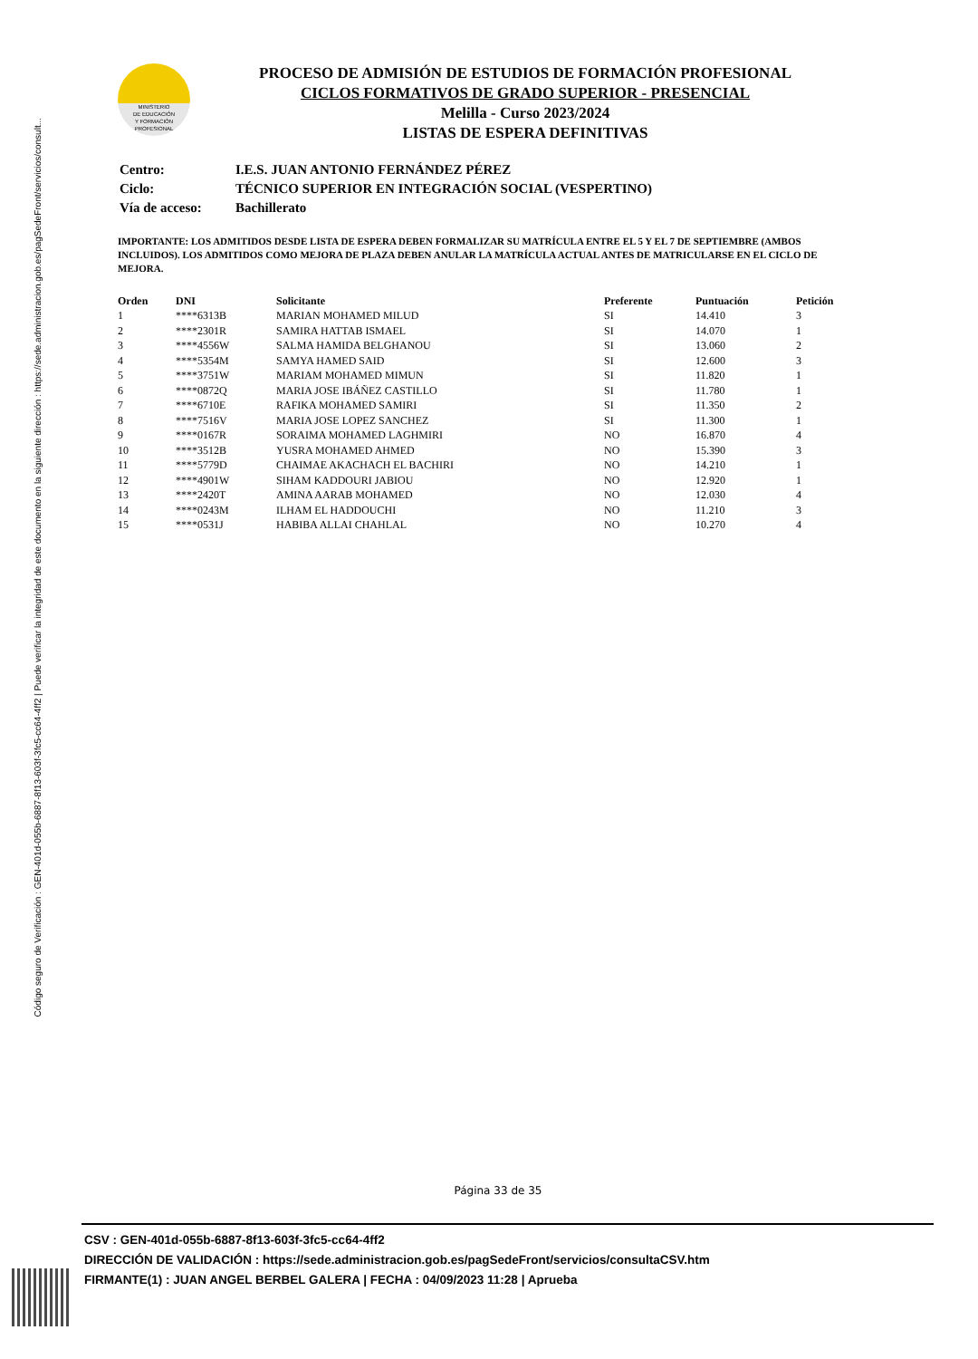Código seguro de Verificación : GEN-401d-055b-6887-8f13-603f-3fc5-cc64-4ff2 | Puede verificar la integridad de este documento en la siguiente dirección : https://sede.administracion.gob.es/pagSedeFront/servicios/consult...
MINISTERIO
DE EDUCACIÓN
Y FORMACIÓN
PROFESIONAL
PROCESO DE ADMISIÓN DE ESTUDIOS DE FORMACIÓN PROFESIONAL
CICLOS FORMATIVOS DE GRADO SUPERIOR - PRESENCIAL
Melilla - Curso 2023/2024
LISTAS DE ESPERA DEFINITIVAS
| Centro: | I.E.S. JUAN ANTONIO FERNÁNDEZ PÉREZ |
| Ciclo: | TÉCNICO SUPERIOR EN INTEGRACIÓN SOCIAL (VESPERTINO) |
| Vía de acceso: | Bachillerato |
IMPORTANTE: LOS ADMITIDOS DESDE LISTA DE ESPERA DEBEN FORMALIZAR SU MATRÍCULA ENTRE EL 5 Y EL 7 DE SEPTIEMBRE (AMBOS INCLUIDOS). LOS ADMITIDOS COMO MEJORA DE PLAZA DEBEN ANULAR LA MATRÍCULA ACTUAL ANTES DE MATRICULARSE EN EL CICLO DE MEJORA.
| Orden | DNI | Solicitante | Preferente | Puntuación | Petición |
| --- | --- | --- | --- | --- | --- |
| 1 | ****6313B | MARIAN MOHAMED MILUD | SI | 14.410 | 3 |
| 2 | ****2301R | SAMIRA HATTAB ISMAEL | SI | 14.070 | 1 |
| 3 | ****4556W | SALMA HAMIDA BELGHANOU | SI | 13.060 | 2 |
| 4 | ****5354M | SAMYA HAMED SAID | SI | 12.600 | 3 |
| 5 | ****3751W | MARIAM MOHAMED MIMUN | SI | 11.820 | 1 |
| 6 | ****0872Q | MARIA JOSE IBÁÑEZ CASTILLO | SI | 11.780 | 1 |
| 7 | ****6710E | RAFIKA MOHAMED SAMIRI | SI | 11.350 | 2 |
| 8 | ****7516V | MARIA JOSE LOPEZ SANCHEZ | SI | 11.300 | 1 |
| 9 | ****0167R | SORAIMA MOHAMED LAGHMIRI | NO | 16.870 | 4 |
| 10 | ****3512B | YUSRA MOHAMED AHMED | NO | 15.390 | 3 |
| 11 | ****5779D | CHAIMAE AKACHACH EL BACHIRI | NO | 14.210 | 1 |
| 12 | ****4901W | SIHAM KADDOURI JABIOU | NO | 12.920 | 1 |
| 13 | ****2420T | AMINA AARAB MOHAMED | NO | 12.030 | 4 |
| 14 | ****0243M | ILHAM EL HADDOUCHI | NO | 11.210 | 3 |
| 15 | ****0531J | HABIBA ALLAI CHAHLAL | NO | 10.270 | 4 |
Página 33 de 35
CSV : GEN-401d-055b-6887-8f13-603f-3fc5-cc64-4ff2
DIRECCIÓN DE VALIDACIÓN : https://sede.administracion.gob.es/pagSedeFront/servicios/consultaCSV.htm
FIRMANTE(1) : JUAN ANGEL BERBEL GALERA | FECHA : 04/09/2023 11:28 | Aprueba